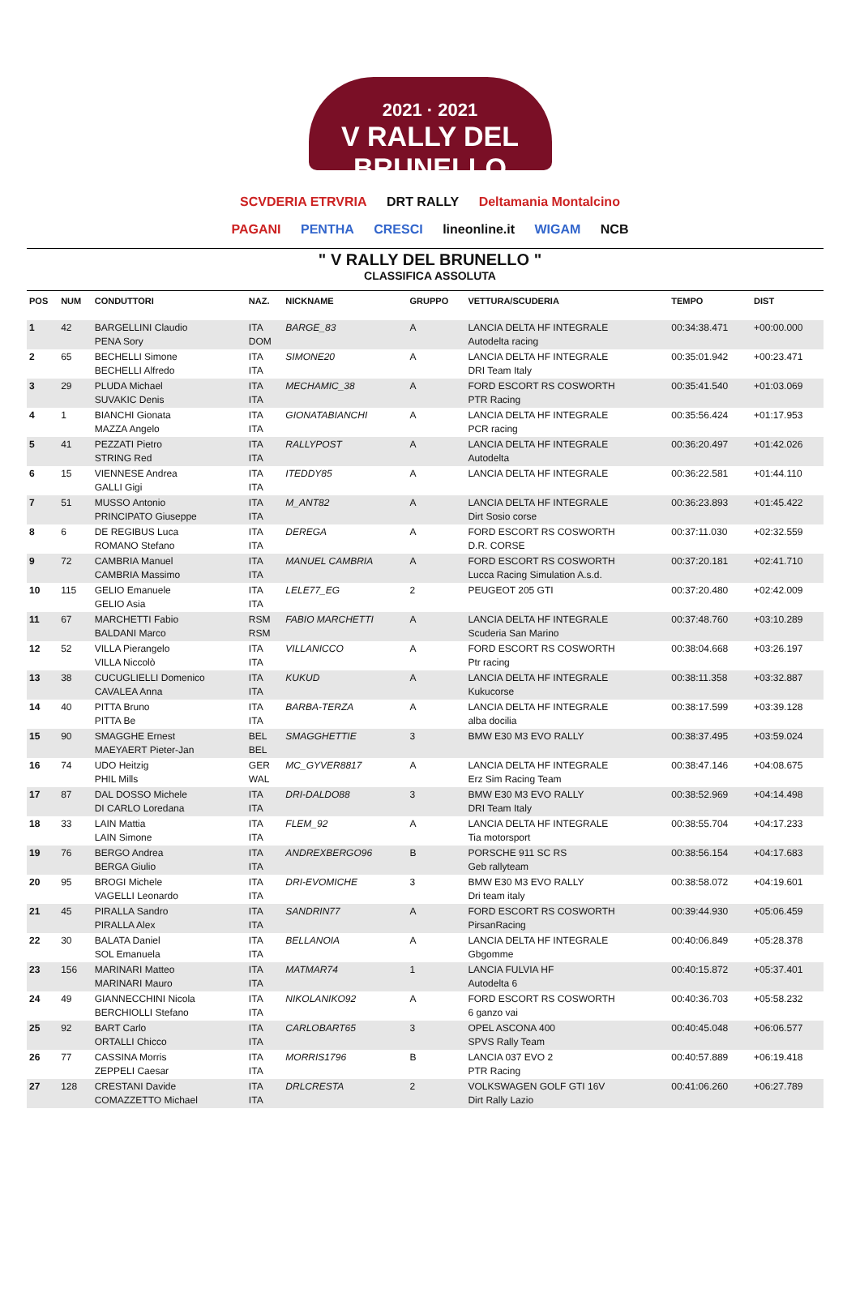2021 · 2021
V RALLY DEL BRUNELLO
SCVDERIA ETRVRIA DRT RALLY Deltamania Montalcino
PAGANI PENTHA CRESCI lineonline.it WIGAM NCB
" V RALLY DEL BRUNELLO "
CLASSIFICA ASSOLUTA
| POS | NUM | CONDUTTORI | NAZ. | NICKNAME | GRUPPO | VETTURA/SCUDERIA | TEMPO | DIST |
| --- | --- | --- | --- | --- | --- | --- | --- | --- |
| 1 | 42 | BARGELLINI Claudio PENA Sory | ITA DOM | BARGE_83 | A | LANCIA DELTA HF INTEGRALE Autodelta racing | 00:34:38.471 | +00:00.000 |
| 2 | 65 | BECHELLI Simone BECHELLI Alfredo | ITA ITA | SIMONE20 | A | LANCIA DELTA HF INTEGRALE DRI Team Italy | 00:35:01.942 | +00:23.471 |
| 3 | 29 | PLUDA Michael SUVAKIC Denis | ITA ITA | MECHAMIC_38 | A | FORD ESCORT RS COSWORTH PTR Racing | 00:35:41.540 | +01:03.069 |
| 4 | 1 | BIANCHI Gionata MAZZA Angelo | ITA ITA | GIONATABIANCHI | A | LANCIA DELTA HF INTEGRALE PCR racing | 00:35:56.424 | +01:17.953 |
| 5 | 41 | PEZZATI Pietro STRING Red | ITA ITA | RALLYPOST | A | LANCIA DELTA HF INTEGRALE Autodelta | 00:36:20.497 | +01:42.026 |
| 6 | 15 | VIENNESE Andrea GALLI Gigi | ITA ITA | ITEDDY85 | A | LANCIA DELTA HF INTEGRALE | 00:36:22.581 | +01:44.110 |
| 7 | 51 | MUSSO Antonio PRINCIPATO Giuseppe | ITA ITA | M_ANT82 | A | LANCIA DELTA HF INTEGRALE Dirt Sosio corse | 00:36:23.893 | +01:45.422 |
| 8 | 6 | DE REGIBUS Luca ROMANO Stefano | ITA ITA | DEREGA | A | FORD ESCORT RS COSWORTH D.R. CORSE | 00:37:11.030 | +02:32.559 |
| 9 | 72 | CAMBRIA Manuel CAMBRIA Massimo | ITA ITA | MANUEL CAMBRIA | A | FORD ESCORT RS COSWORTH Lucca Racing Simulation A.s.d. | 00:37:20.181 | +02:41.710 |
| 10 | 115 | GELIO Emanuele GELIO Asia | ITA ITA | LELE77_EG | 2 | PEUGEOT 205 GTI | 00:37:20.480 | +02:42.009 |
| 11 | 67 | MARCHETTI Fabio BALDANI Marco | RSM RSM | FABIO MARCHETTI | A | LANCIA DELTA HF INTEGRALE Scuderia San Marino | 00:37:48.760 | +03:10.289 |
| 12 | 52 | VILLA Pierangelo VILLA Niccolò | ITA ITA | VILLANICCO | A | FORD ESCORT RS COSWORTH Ptr racing | 00:38:04.668 | +03:26.197 |
| 13 | 38 | CUCUGLIELLI Domenico CAVALEA Anna | ITA ITA | KUKUD | A | LANCIA DELTA HF INTEGRALE Kukucorse | 00:38:11.358 | +03:32.887 |
| 14 | 40 | PITTA Bruno PITTA Be | ITA ITA | BARBA-TERZA | A | LANCIA DELTA HF INTEGRALE alba docilia | 00:38:17.599 | +03:39.128 |
| 15 | 90 | SMAGGHE Ernest MAEYAERT Pieter-Jan | BEL BEL | SMAGGHETTIE | 3 | BMW E30 M3 EVO RALLY | 00:38:37.495 | +03:59.024 |
| 16 | 74 | UDO Heitzig PHIL Mills | GER WAL | MC_GYVER8817 | A | LANCIA DELTA HF INTEGRALE Erz Sim Racing Team | 00:38:47.146 | +04:08.675 |
| 17 | 87 | DAL DOSSO Michele DI CARLO Loredana | ITA ITA | DRI-DALDO88 | 3 | BMW E30 M3 EVO RALLY DRI Team Italy | 00:38:52.969 | +04:14.498 |
| 18 | 33 | LAIN Mattia LAIN Simone | ITA ITA | FLEM_92 | A | LANCIA DELTA HF INTEGRALE Tia motorsport | 00:38:55.704 | +04:17.233 |
| 19 | 76 | BERGO Andrea BERGA Giulio | ITA ITA | ANDREXBERGO96 | B | PORSCHE 911 SC RS Geb rallyteam | 00:38:56.154 | +04:17.683 |
| 20 | 95 | BROGI Michele VAGELLI Leonardo | ITA ITA | DRI-EVOMICHE | 3 | BMW E30 M3 EVO RALLY Dri team italy | 00:38:58.072 | +04:19.601 |
| 21 | 45 | PIRALLA Sandro PIRALLA Alex | ITA ITA | SANDRIN77 | A | FORD ESCORT RS COSWORTH PirsanRacing | 00:39:44.930 | +05:06.459 |
| 22 | 30 | BALATA Daniel SOL Emanuela | ITA ITA | BELLANOIA | A | LANCIA DELTA HF INTEGRALE Gbgomme | 00:40:06.849 | +05:28.378 |
| 23 | 156 | MARINARI Matteo MARINARI Mauro | ITA ITA | MATMAR74 | 1 | LANCIA FULVIA HF Autodelta 6 | 00:40:15.872 | +05:37.401 |
| 24 | 49 | GIANNECCHINI Nicola BERCHIOLLI Stefano | ITA ITA | NIKOLANIKO92 | A | FORD ESCORT RS COSWORTH 6 ganzo vai | 00:40:36.703 | +05:58.232 |
| 25 | 92 | BART Carlo ORTALLI Chicco | ITA ITA | CARLOBART65 | 3 | OPEL ASCONA 400 SPVS Rally Team | 00:40:45.048 | +06:06.577 |
| 26 | 77 | CASSINA Morris ZEPPELI Caesar | ITA ITA | MORRIS1796 | B | LANCIA 037 EVO 2 PTR Racing | 00:40:57.889 | +06:19.418 |
| 27 | 128 | CRESTANI Davide COMAZZETTO Michael | ITA ITA | DRLCRESTA | 2 | VOLKSWAGEN GOLF GTI 16V Dirt Rally Lazio | 00:41:06.260 | +06:27.789 |